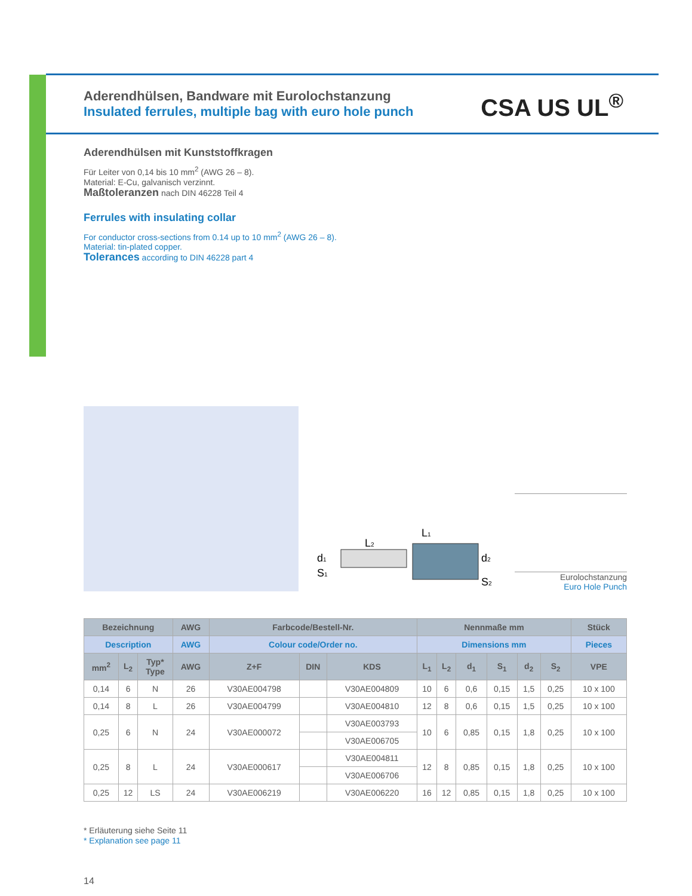CSA US UL<sup>®</sup>
Aderendhülsen, Bandware mit Eurolochstanzung
Insulated ferrules, multiple bag with euro hole punch
Aderendhülsen mit Kunststoffkragen
Für Leiter von 0,14 bis 10 mm<sup>2</sup> (AWG 26 – 8).
Material: E-Cu, galvanisch verzinnt.
Maßtoleranzen nach DIN 46228 Teil 4
Ferrules with insulating collar
For conductor cross-sections from 0.14 up to 10 mm<sup>2</sup> (AWG 26 – 8).
Material: tin-plated copper.
Tolerances according to DIN 46228 part 4
L1
L2
d1
S1
d2
S2
Eurolochstanzung
Euro Hole Punch
| Bezeichnung | | | AWG | Farbcode/Bestell-Nr. | | | Nennmaße mm | | | | | | Stück |
| --- | --- | --- | --- | --- | --- | --- | --- | --- | --- | --- | --- | --- | --- |
| Description | | | AWG | Colour code/Order no. | | | Dimensions mm | | | | | | Pieces |
| mm<sup>2</sup> | L<sub>2</sub> | Typ* Type | AWG | Z+F | DIN | KDS | L<sub>1</sub> | L<sub>2</sub> | d<sub>1</sub> | S<sub>1</sub> | d<sub>2</sub> | S<sub>2</sub> | VPE |
| 0,14 | 6 | N | 26 | V30AE004798 | | V30AE004809 | 10 | 6 | 0,6 | 0,15 | 1,5 | 0,25 | 10 x 100 |
| 0,14 | 8 | L | 26 | V30AE004799 | | V30AE004810 | 12 | 8 | 0,6 | 0,15 | 1,5 | 0,25 | 10 x 100 |
| 0,25 | 6 | N | 24 | V30AE000072 | | V30AE003793 | 10 | 6 | 0,85 | 0,15 | 1,8 | 0,25 | 10 x 100 |
| | | | | | | V30AE006705 | | | | | | | |
| 0,25 | 8 | L | 24 | V30AE000617 | | V30AE004811 | 12 | 8 | 0,85 | 0,15 | 1,8 | 0,25 | 10 x 100 |
| | | | | | | V30AE006706 | | | | | | | |
| 0,25 | 12 | LS | 24 | V30AE006219 | | V30AE006220 | 16 | 12 | 0,85 | 0,15 | 1,8 | 0,25 | 10 x 100 |
* Erläuterung siehe Seite 11
* Explanation see page 11
14